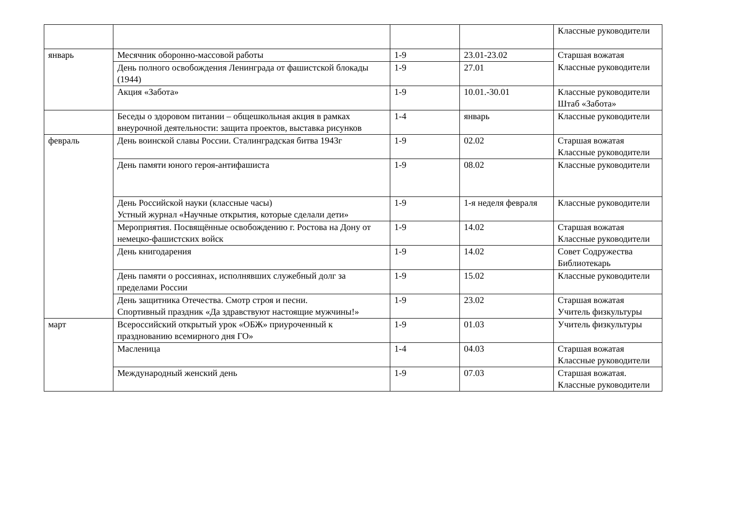| | | | | Классные руководители |
| январь | Месячник оборонно-массовой работы | 1-9 | 23.01-23.02 | Старшая вожатая Классные руководители |
| | День полного освобождения Ленинграда от фашистской блокады (1944) | 1-9 | 27.01 | |
| | Акция «Забота» | 1-9 | 10.01.-30.01 | Классные руководители Штаб «Забота» |
| | Беседы о здоровом питании – общешкольная акция в рамках внеурочной деятельности: защита проектов, выставка рисунков | 1-4 | январь | Классные руководители |
| февраль | День воинской славы России. Сталинградская битва 1943г | 1-9 | 02.02 | Старшая вожатая Классные руководители |
| | День памяти юного героя-антифашиста | 1-9 | 08.02 | Классные руководители |
| | День Российской науки (классные часы) Устный журнал «Научные открытия, которые сделали дети» | 1-9 | 1-я неделя февраля | Классные руководители |
| | Мероприятия. Посвящённые освобождению г. Ростова на Дону от немецко-фашистских войск | 1-9 | 14.02 | Старшая вожатая Классные руководители |
| | День книгодарения | 1-9 | 14.02 | Совет Содружества Библиотекарь |
| | День памяти о россиянах, исполнявших служебный долг за пределами России | 1-9 | 15.02 | Классные руководители |
| | День защитника Отечества. Смотр строя и песни. Спортивный праздник «Да здравствуют настоящие мужчины!» | 1-9 | 23.02 | Старшая вожатая Учитель физкультуры |
| март | Всероссийский открытый урок «ОБЖ» приуроченный к празднованию всемирного дня ГО» | 1-9 | 01.03 | Учитель физкультуры |
| | Масленица | 1-4 | 04.03 | Старшая вожатая Классные руководители |
| | Международный женский день | 1-9 | 07.03 | Старшая вожатая. Классные руководители |